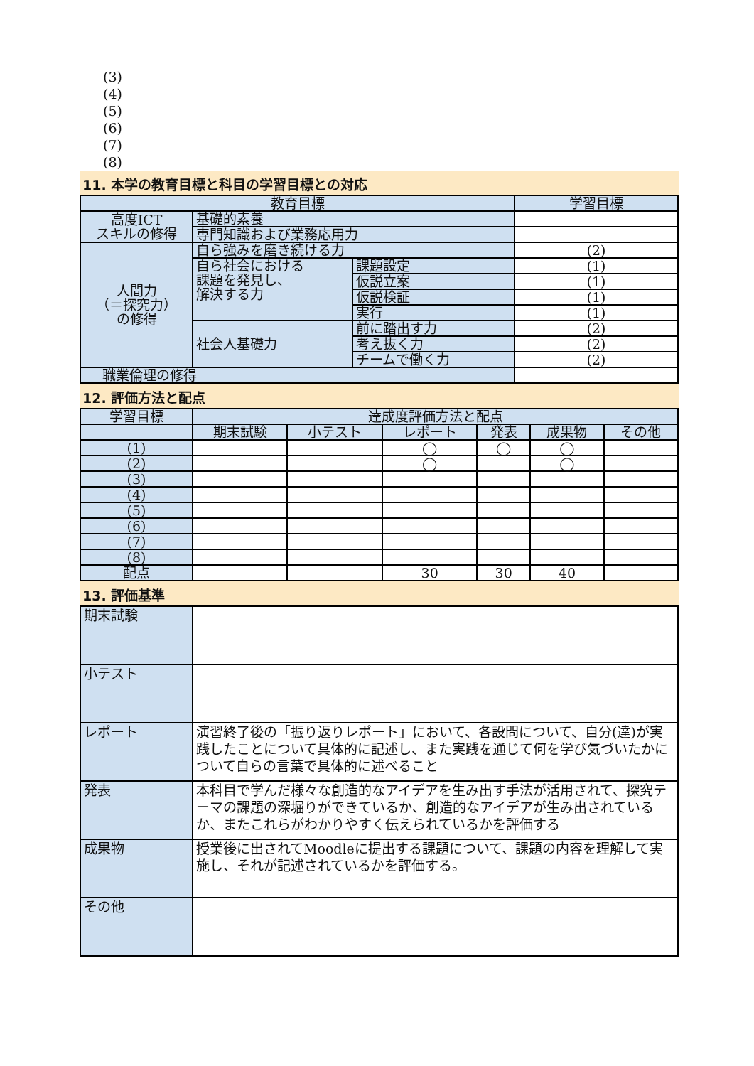(3)
(4)
(5)
(6)
(7)
(8)
11. 本学の教育目標と科目の学習目標との対応
| 教育目標 | | | 学習目標 |
| --- | --- | --- | --- |
| 高度ICT スキルの修得 | 基礎的素養 | | |
| | 専門知識および業務応用力 | | |
| 人間力 （＝探究力） の修得 | 自ら強みを磨き続ける力 | | (2) |
| | 自ら社会における 課題を発見し、 解決する力 | 課題設定 | (1) |
| | | 仮説立案 | (1) |
| | | 仮説検証 | (1) |
| | | 実行 | (1) |
| | 社会人基礎力 | 前に踏出す力 | (2) |
| | | 考え抜く力 | (2) |
| | | チームで働く力 | (2) |
| 職業倫理の修得 | | | |
12. 評価方法と配点
| 学習目標 | 達成度評価方法と配点 | | | | | |
| --- | --- | --- | --- | --- | --- | --- |
| | 期末試験 | 小テスト | レポート | 発表 | 成果物 | その他 |
| (1) | | | ◯ | ◯ | ◯ | |
| (2) | | | ◯ | | ◯ | |
| (3) | | | | | | |
| (4) | | | | | | |
| (5) | | | | | | |
| (6) | | | | | | |
| (7) | | | | | | |
| (8) | | | | | | |
| 配点 | | | 30 | 30 | 40 | |
13. 評価基準
| 期末試験 | |
| 小テスト | |
| レポート | 演習終了後の「振り返りレポート」において、各設問について、自分(達)が実践したことについて具体的に記述し、また実践を通じて何を学び気づいたかについて自らの言葉で具体的に述べること |
| 発表 | 本科目で学んだ様々な創造的なアイデアを生み出す手法が活用されて、探究テーマの課題の深堀りができているか、創造的なアイデアが生み出されているか、またこれらがわかりやすく伝えられているかを評価する |
| 成果物 | 授業後に出されてMoodleに提出する課題について、課題の内容を理解して実施し、それが記述されているかを評価する。 |
| その他 | |